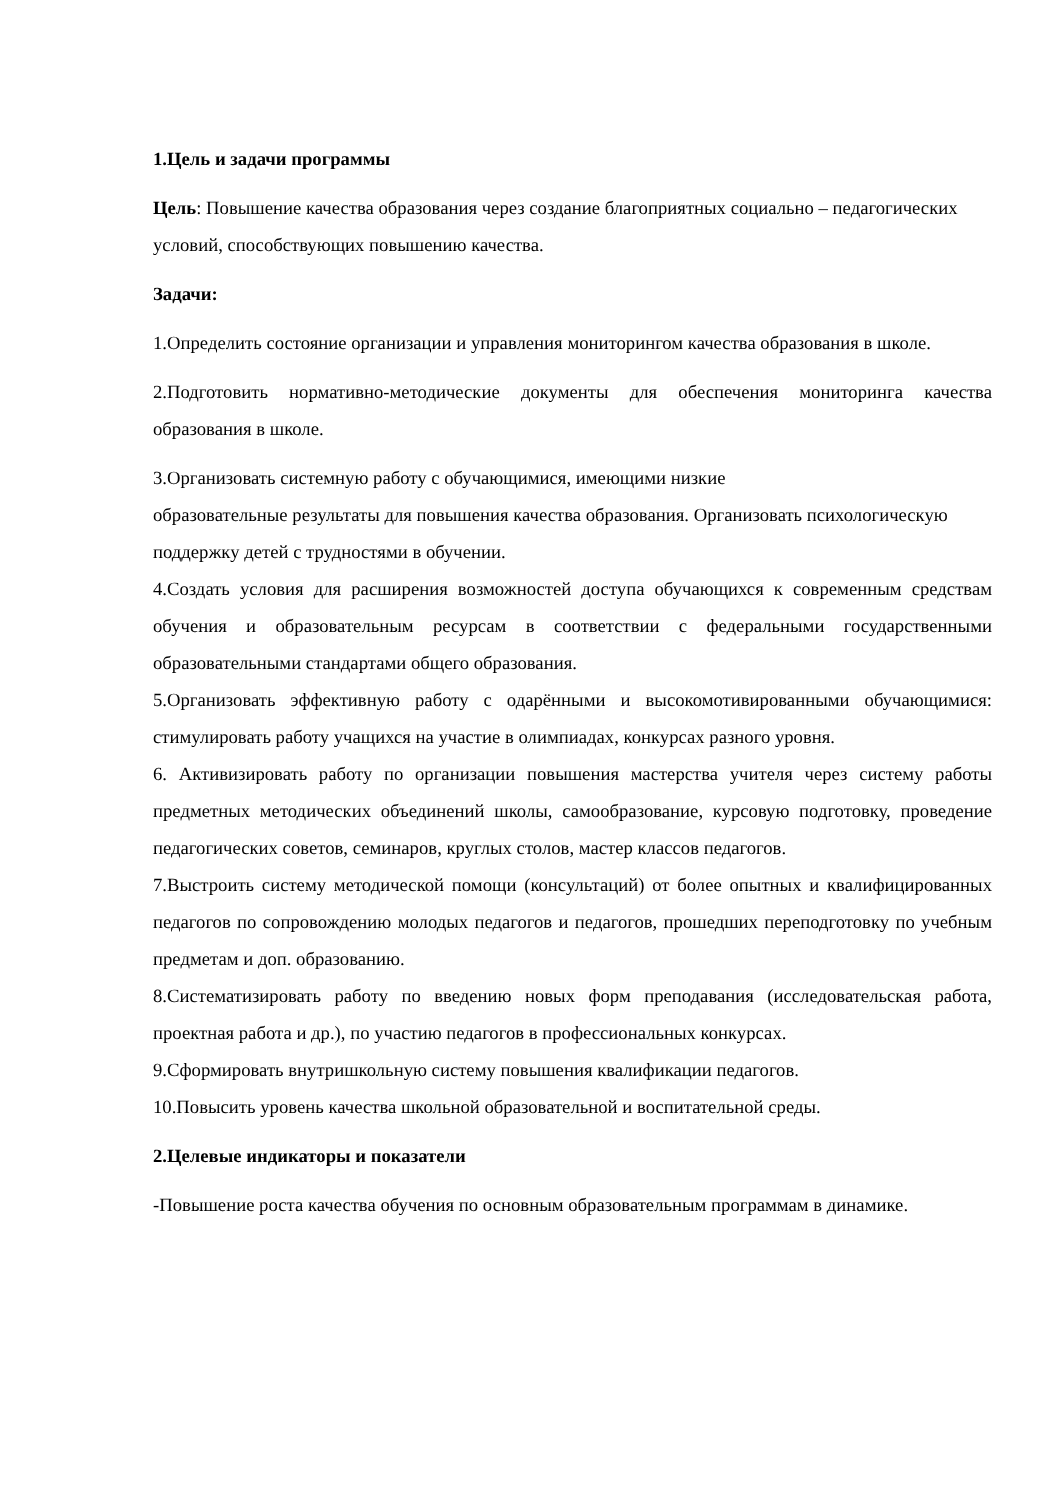1.Цель и задачи программы
Цель: Повышение качества образования через создание благоприятных социально – педагогических условий, способствующих повышению качества.
Задачи:
1.Определить состояние организации и управления мониторингом качества образования в школе.
2.Подготовить нормативно-методические документы для обеспечения мониторинга качества образования в школе.
3.Организовать системную работу с обучающимися, имеющими низкие
образовательные результаты для повышения качества образования. Организовать психологическую поддержку детей с трудностями в обучении.
4.Создать условия для расширения возможностей доступа обучающихся к современным средствам обучения и образовательным ресурсам в соответствии с федеральными государственными образовательными стандартами общего образования.
5.Организовать эффективную работу с одарёнными и высокомотивированными обучающимися: стимулировать работу учащихся на участие в олимпиадах, конкурсах разного уровня.
6. Активизировать работу по организации повышения мастерства учителя через систему работы предметных методических объединений школы, самообразование, курсовую подготовку, проведение педагогических советов, семинаров, круглых столов, мастер классов педагогов.
7.Выстроить систему методической помощи (консультаций) от более опытных и квалифицированных педагогов по сопровождению молодых педагогов и педагогов, прошедших переподготовку по учебным предметам и доп. образованию.
8.Систематизировать работу по введению новых форм преподавания (исследовательская работа, проектная работа и др.), по участию педагогов в профессиональных конкурсах.
9.Сформировать внутришкольную систему повышения квалификации педагогов.
10.Повысить уровень качества школьной образовательной и воспитательной среды.
2.Целевые индикаторы и показатели
-Повышение роста качества обучения по основным образовательным программам в динамике.